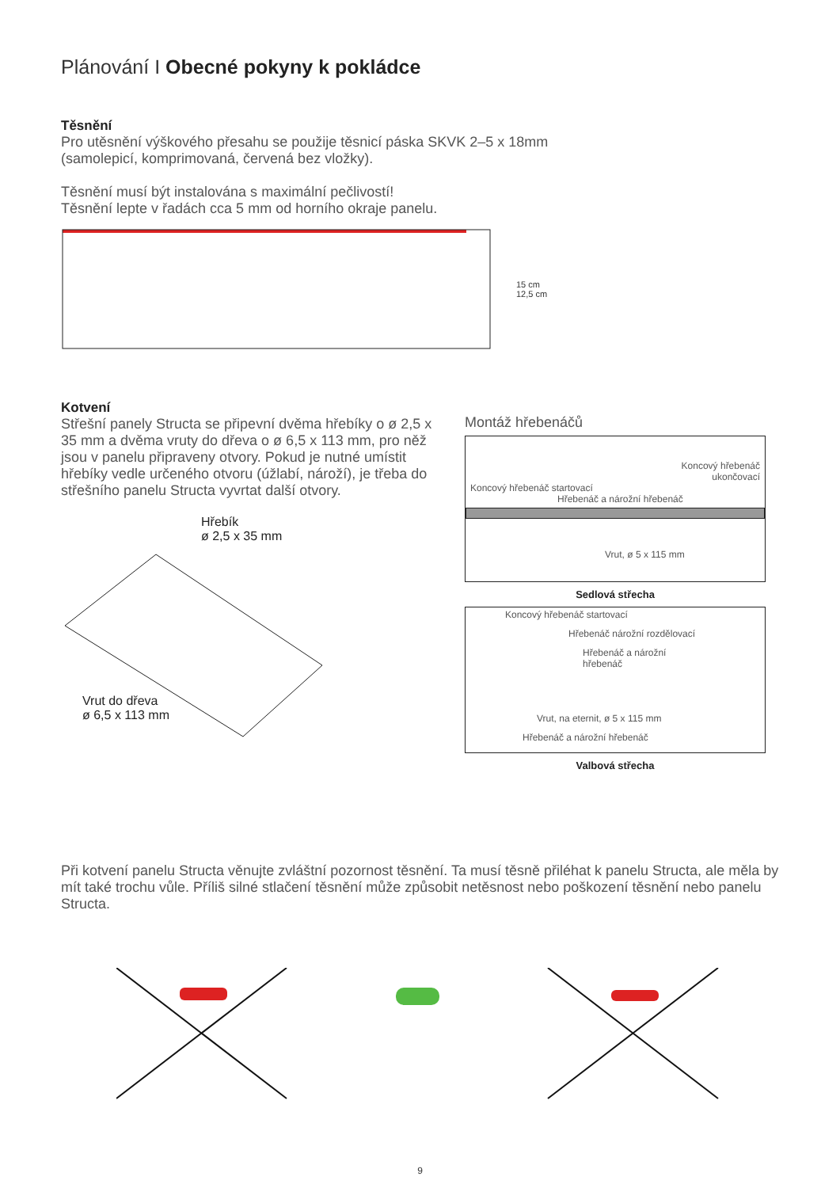Plánování I Obecné pokyny k pokládce
Těsnění
Pro utěsnění výškového přesahu se použije těsnicí páska SKVK 2–5 x 18mm
(samolepicí, komprimovaná, červená bez vložky).
Těsnění musí být instalována s maximální pečlivostí!
Těsnění lepte v řadách cca 5 mm od horního okraje panelu.
15 cm
12,5 cm
Kotvení
Střešní panely Structa se připevní dvěma hřebíky o ø 2,5 x 35 mm a dvěma vruty do dřeva o ø 6,5 x 113 mm, pro něž jsou v panelu připraveny otvory. Pokud je nutné umístit hřebíky vedle určeného otvoru (úžlabí, nároží), je třeba do střešního panelu Structa vyvrtat další otvory.
Hřebík
ø 2,5 x 35 mm
Vrut do dřeva
ø 6,5 x 113 mm
Montáž hřebenáčů
Koncový hřebenáč
ukončovací
Koncový hřebenáč startovací
Hřebenáč a nárožní hřebenáč
Vrut, ø 5 x 115 mm
Sedlová střecha
Koncový hřebenáč startovací
Hřebenáč nárožní rozdělovací
Hřebenáč a nárožní
hřebenáč
Vrut, na eternit, ø 5 x 115 mm
Hřebenáč a nárožní hřebenáč
Valbová střecha
Při kotvení panelu Structa věnujte zvláštní pozornost těsnění. Ta musí těsně přiléhat k panelu Structa, ale měla by mít také trochu vůle. Příliš silné stlačení těsnění může způsobit netěsnost nebo poškození těsnění nebo panelu Structa.
9